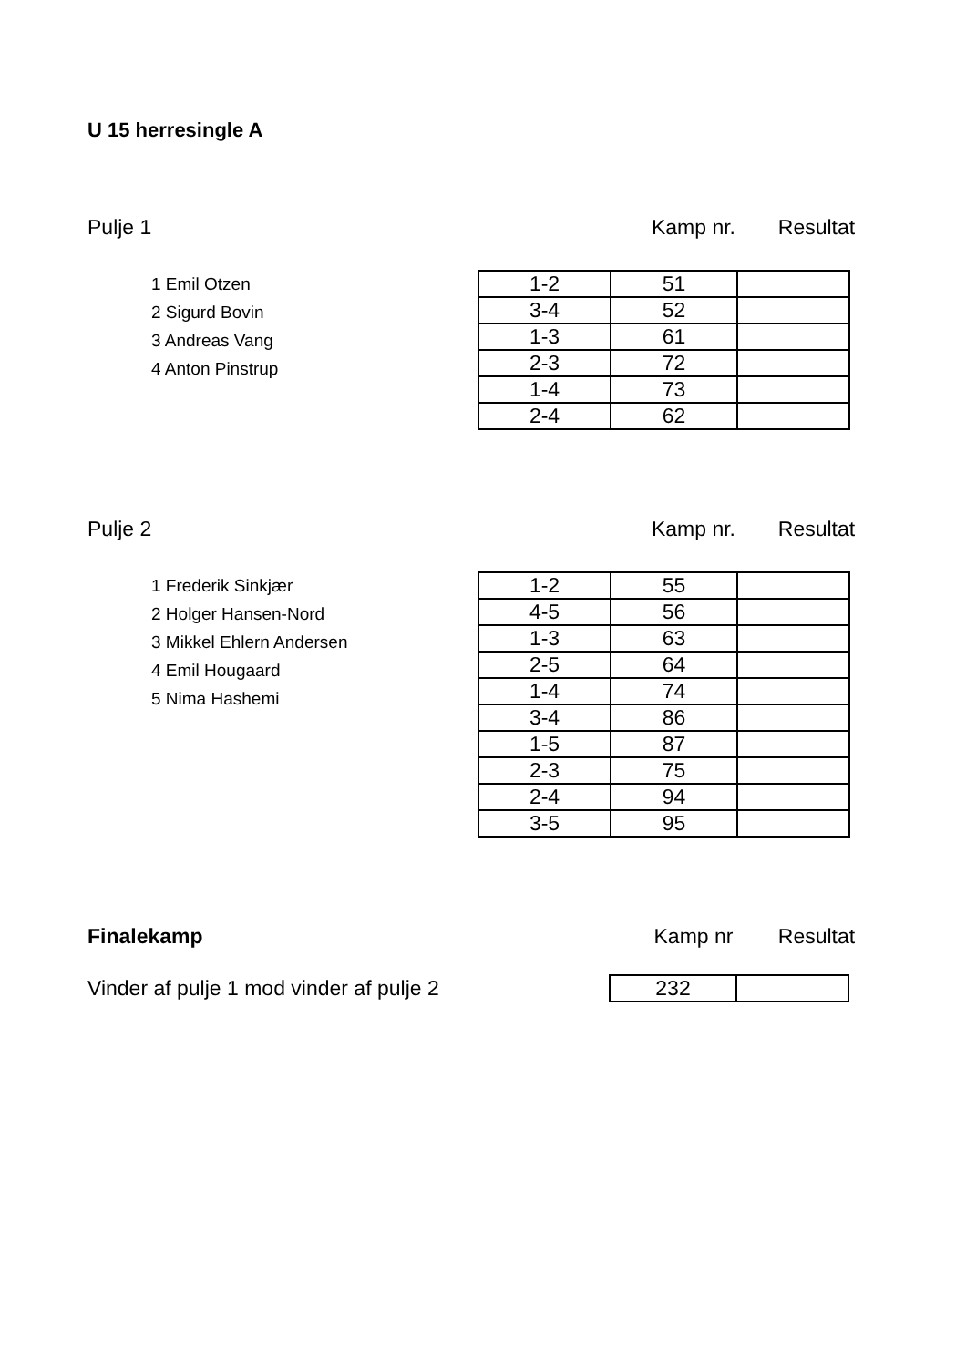U 15 herresingle A
Pulje 1 Kamp nr. Resultat
1 Emil Otzen
2 Sigurd Bovin
3 Andreas Vang
4 Anton Pinstrup
| 1-2 | 51 | |
| 3-4 | 52 | |
| 1-3 | 61 | |
| 2-3 | 72 | |
| 1-4 | 73 | |
| 2-4 | 62 | |
Pulje 2 Kamp nr. Resultat
1 Frederik Sinkjær
2 Holger Hansen-Nord
3 Mikkel Ehlern Andersen
4 Emil Hougaard
5 Nima Hashemi
| 1-2 | 55 | |
| 4-5 | 56 | |
| 1-3 | 63 | |
| 2-5 | 64 | |
| 1-4 | 74 | |
| 3-4 | 86 | |
| 1-5 | 87 | |
| 2-3 | 75 | |
| 2-4 | 94 | |
| 3-5 | 95 | |
Finalekamp Kamp nr Resultat
Vinder af pulje 1 mod vinder af pulje 2
| 232 | |